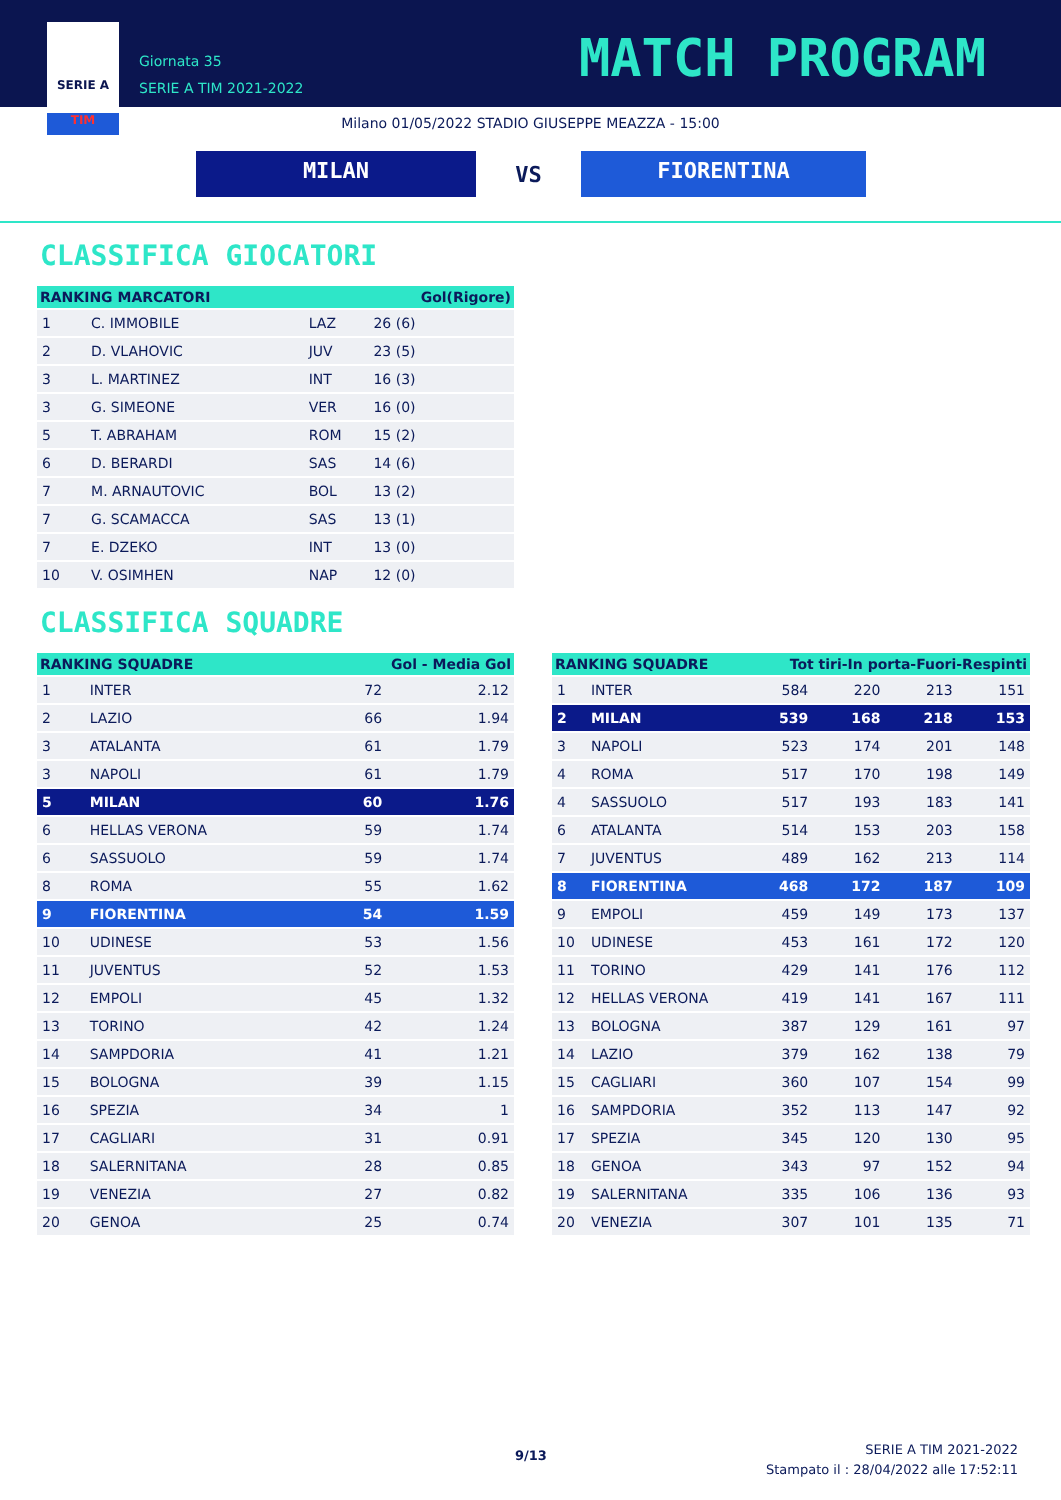SERIE A
TIM
Giornata 35
SERIE A TIM 2021-2022
MATCH PROGRAM
Milano 01/05/2022 STADIO GIUSEPPE MEAZZA - 15:00
MILAN
VS
FIORENTINA
CLASSIFICA GIOCATORI
| RANKING MARCATORI | | | Gol(Rigore) |
| --- | --- | --- | --- |
| 1 | C. IMMOBILE | LAZ | 26 (6) |
| 2 | D. VLAHOVIC | JUV | 23 (5) |
| 3 | L. MARTINEZ | INT | 16 (3) |
| 3 | G. SIMEONE | VER | 16 (0) |
| 5 | T. ABRAHAM | ROM | 15 (2) |
| 6 | D. BERARDI | SAS | 14 (6) |
| 7 | M. ARNAUTOVIC | BOL | 13 (2) |
| 7 | G. SCAMACCA | SAS | 13 (1) |
| 7 | E. DZEKO | INT | 13 (0) |
| 10 | V. OSIMHEN | NAP | 12 (0) |
CLASSIFICA SQUADRE
| RANKING SQUADRE | | Gol - Media Gol | |
| --- | --- | --- | --- |
| 1 | INTER | 72 | 2.12 |
| 2 | LAZIO | 66 | 1.94 |
| 3 | ATALANTA | 61 | 1.79 |
| 3 | NAPOLI | 61 | 1.79 |
| 5 | MILAN | 60 | 1.76 |
| 6 | HELLAS VERONA | 59 | 1.74 |
| 6 | SASSUOLO | 59 | 1.74 |
| 8 | ROMA | 55 | 1.62 |
| 9 | FIORENTINA | 54 | 1.59 |
| 10 | UDINESE | 53 | 1.56 |
| 11 | JUVENTUS | 52 | 1.53 |
| 12 | EMPOLI | 45 | 1.32 |
| 13 | TORINO | 42 | 1.24 |
| 14 | SAMPDORIA | 41 | 1.21 |
| 15 | BOLOGNA | 39 | 1.15 |
| 16 | SPEZIA | 34 | 1 |
| 17 | CAGLIARI | 31 | 0.91 |
| 18 | SALERNITANA | 28 | 0.85 |
| 19 | VENEZIA | 27 | 0.82 |
| 20 | GENOA | 25 | 0.74 |
| RANKING SQUADRE | | Tot tiri-In porta-Fuori-Respinti | | | |
| --- | --- | --- | --- | --- | --- |
| 1 | INTER | 584 | 220 | 213 | 151 |
| 2 | MILAN | 539 | 168 | 218 | 153 |
| 3 | NAPOLI | 523 | 174 | 201 | 148 |
| 4 | ROMA | 517 | 170 | 198 | 149 |
| 4 | SASSUOLO | 517 | 193 | 183 | 141 |
| 6 | ATALANTA | 514 | 153 | 203 | 158 |
| 7 | JUVENTUS | 489 | 162 | 213 | 114 |
| 8 | FIORENTINA | 468 | 172 | 187 | 109 |
| 9 | EMPOLI | 459 | 149 | 173 | 137 |
| 10 | UDINESE | 453 | 161 | 172 | 120 |
| 11 | TORINO | 429 | 141 | 176 | 112 |
| 12 | HELLAS VERONA | 419 | 141 | 167 | 111 |
| 13 | BOLOGNA | 387 | 129 | 161 | 97 |
| 14 | LAZIO | 379 | 162 | 138 | 79 |
| 15 | CAGLIARI | 360 | 107 | 154 | 99 |
| 16 | SAMPDORIA | 352 | 113 | 147 | 92 |
| 17 | SPEZIA | 345 | 120 | 130 | 95 |
| 18 | GENOA | 343 | 97 | 152 | 94 |
| 19 | SALERNITANA | 335 | 106 | 136 | 93 |
| 20 | VENEZIA | 307 | 101 | 135 | 71 |
9/13
SERIE A TIM 2021-2022
Stampato il : 28/04/2022 alle 17:52:11